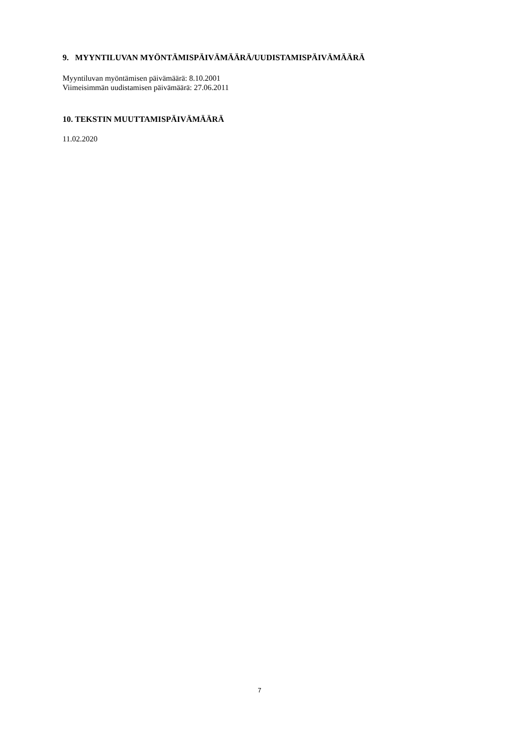9. MYYNTILUVAN MYÖNTÄMISPÄIVÄMÄÄRÄ/UUDISTAMISPÄIVÄMÄÄRÄ
Myyntiluvan myöntämisen päivämäärä: 8.10.2001
Viimeisimmän uudistamisen päivämäärä: 27.06.2011
10. TEKSTIN MUUTTAMISPÄIVÄMÄÄRÄ
11.02.2020
7